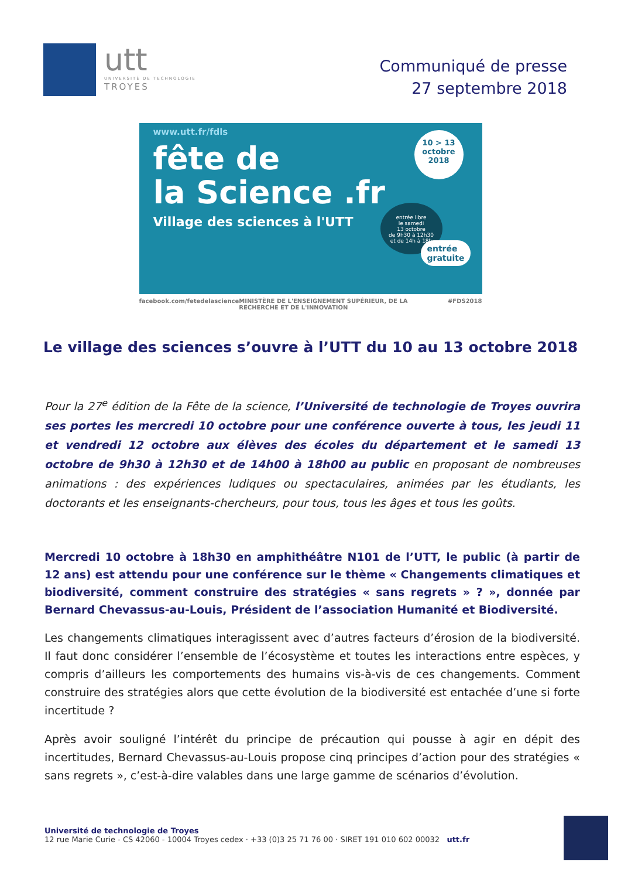utt
UNIVERSITÉ DE TECHNOLOGIE
TROYES
Communiqué de presse
27 septembre 2018
www.utt.fr/fdls
fête de
la Science .fr
Village des sciences à l'UTT
10 > 13
octobre
2018
entrée libre
le samedi
13 octobre
de 9h30 à 12h30
et de 14h à 18h
entrée
gratuite
facebook.com/fetedelascience MINISTÈRE DE L'ENSEIGNEMENT SUPÉRIEUR, DE LA RECHERCHE ET DE L'INNOVATION #FDS2018
Le village des sciences s’ouvre à l’UTT du 10 au 13 octobre 2018
Pour la 27<sup>e</sup> édition de la Fête de la science, l’Université de technologie de Troyes ouvrira ses portes les mercredi 10 octobre pour une conférence ouverte à tous, les jeudi 11 et vendredi 12 octobre aux élèves des écoles du département et le samedi 13 octobre de 9h30 à 12h30 et de 14h00 à 18h00 au public en proposant de nombreuses animations : des expériences ludiques ou spectaculaires, animées par les étudiants, les doctorants et les enseignants-chercheurs, pour tous, tous les âges et tous les goûts.
Mercredi 10 octobre à 18h30 en amphithéâtre N101 de l’UTT, le public (à partir de 12 ans) est attendu pour une conférence sur le thème « Changements climatiques et biodiversité, comment construire des stratégies « sans regrets » ? », donnée par Bernard Chevassus-au-Louis, Président de l’association Humanité et Biodiversité.
Les changements climatiques interagissent avec d’autres facteurs d’érosion de la biodiversité. Il faut donc considérer l’ensemble de l’écosystème et toutes les interactions entre espèces, y compris d’ailleurs les comportements des humains vis-à-vis de ces changements. Comment construire des stratégies alors que cette évolution de la biodiversité est entachée d’une si forte incertitude ?
Après avoir souligné l’intérêt du principe de précaution qui pousse à agir en dépit des incertitudes, Bernard Chevassus-au-Louis propose cinq principes d’action pour des stratégies « sans regrets », c’est-à-dire valables dans une large gamme de scénarios d’évolution.
Université de technologie de Troyes
12 rue Marie Curie - CS 42060 - 10004 Troyes cedex · +33 (0)3 25 71 76 00 · SIRET 191 010 602 00032 utt.fr